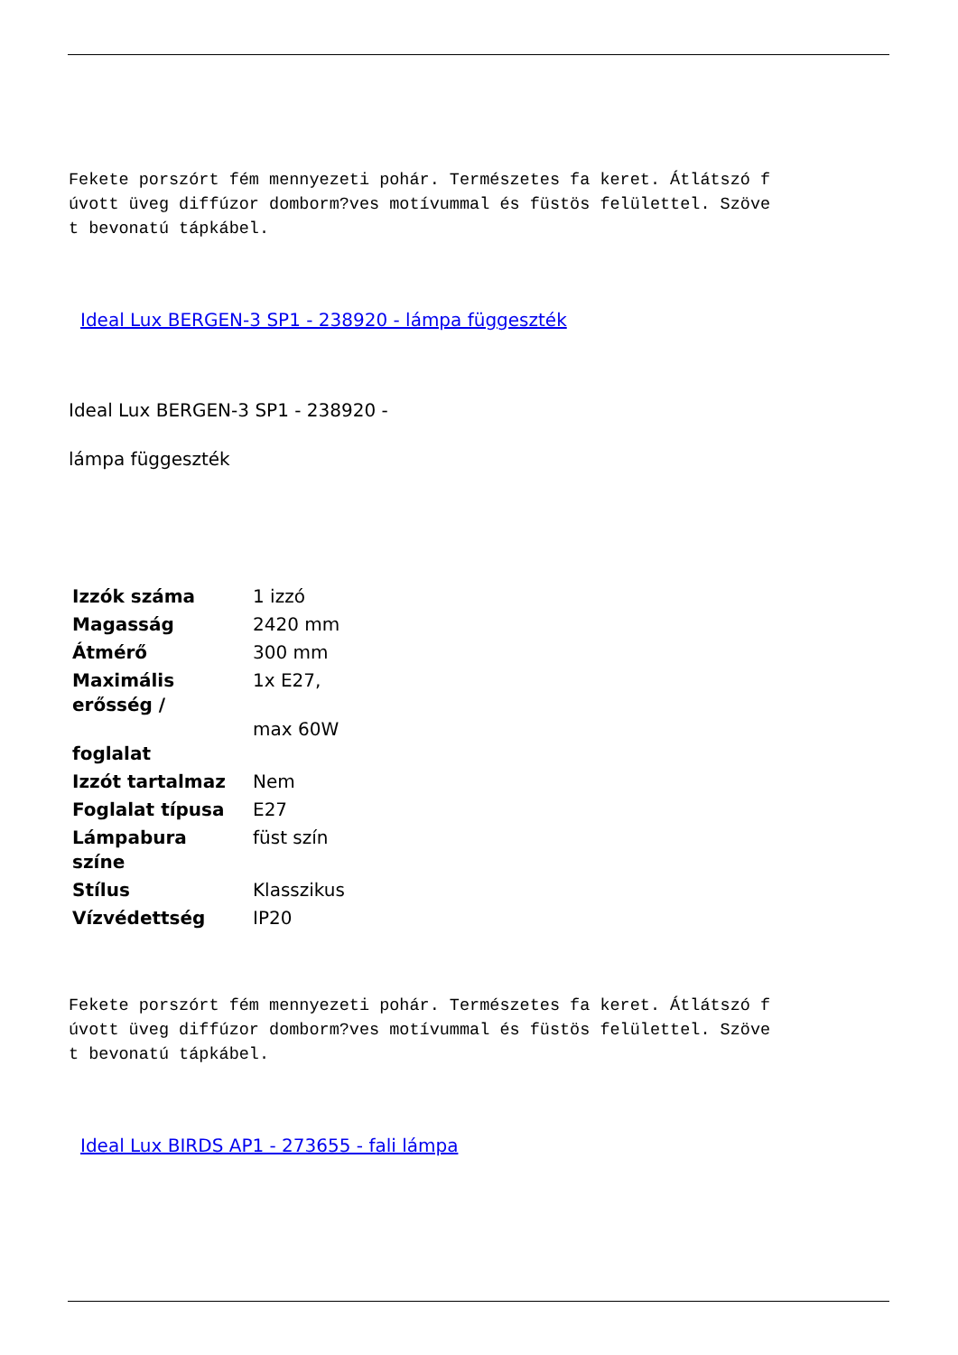Fekete porszórt fém mennyezeti pohár. Természetes fa keret. Átlátszó f úvott üveg diffúzor domborm?ves motívummal és füstös felülettel. Szöve t bevonatú tápkábel.
Ideal Lux BERGEN-3 SP1 - 238920 - lámpa függeszték
Ideal Lux BERGEN-3 SP1 - 238920 -
lámpa függeszték
| Izzók száma | 1 izzó |
| Magasság | 2420 mm |
| Átmérő | 300 mm |
| Maximális erősség / foglalat | 1x E27, max 60W |
| Izzót tartalmaz | Nem |
| Foglalat típusa | E27 |
| Lámpabura színe | füst szín |
| Stílus | Klasszikus |
| Vízvédettség | IP20 |
Fekete porszórt fém mennyezeti pohár. Természetes fa keret. Átlátszó f úvott üveg diffúzor domborm?ves motívummal és füstös felülettel. Szöve t bevonatú tápkábel.
Ideal Lux BIRDS AP1 - 273655 - fali lámpa